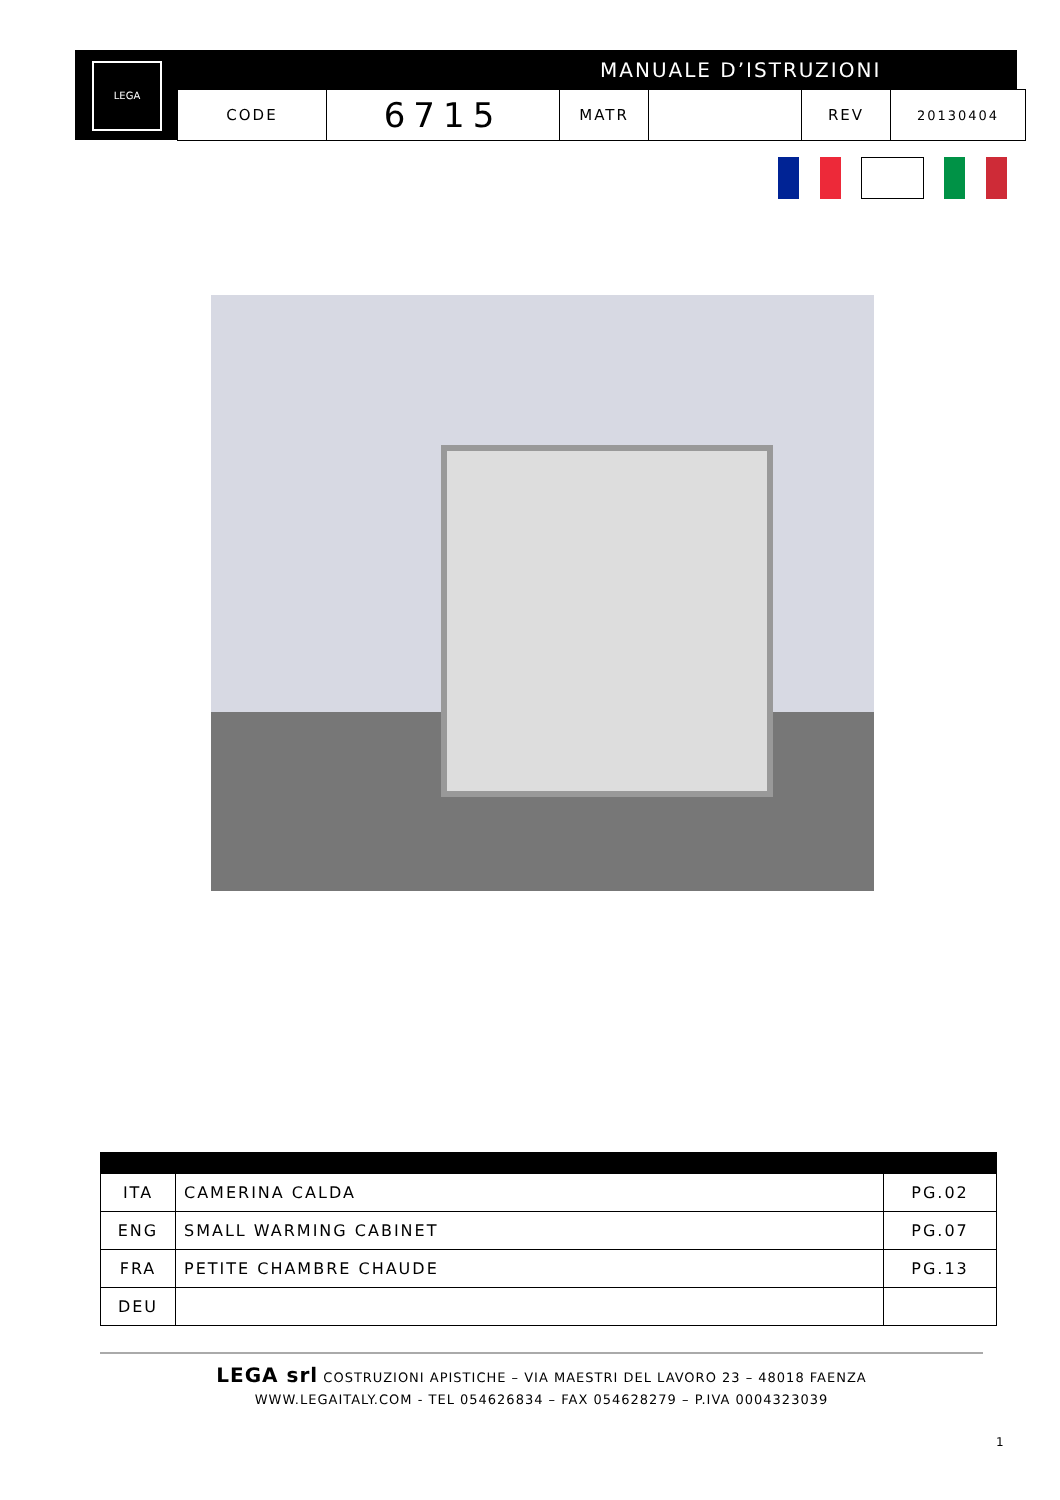LEGA MANUALE D’ISTRUZIONI
| CODE | 6715 | MATR | | REV | 20130404 |
| ITA | CAMERINA CALDA | PG.02 |
| ENG | SMALL WARMING CABINET | PG.07 |
| FRA | PETITE CHAMBRE CHAUDE | PG.13 |
| DEU | | |
LEGA srl COSTRUZIONI APISTICHE – VIA MAESTRI DEL LAVORO 23 – 48018 FAENZA
WWW.LEGAITALY.COM - TEL 054626834 – FAX 054628279 – P.IVA 0004323039
1